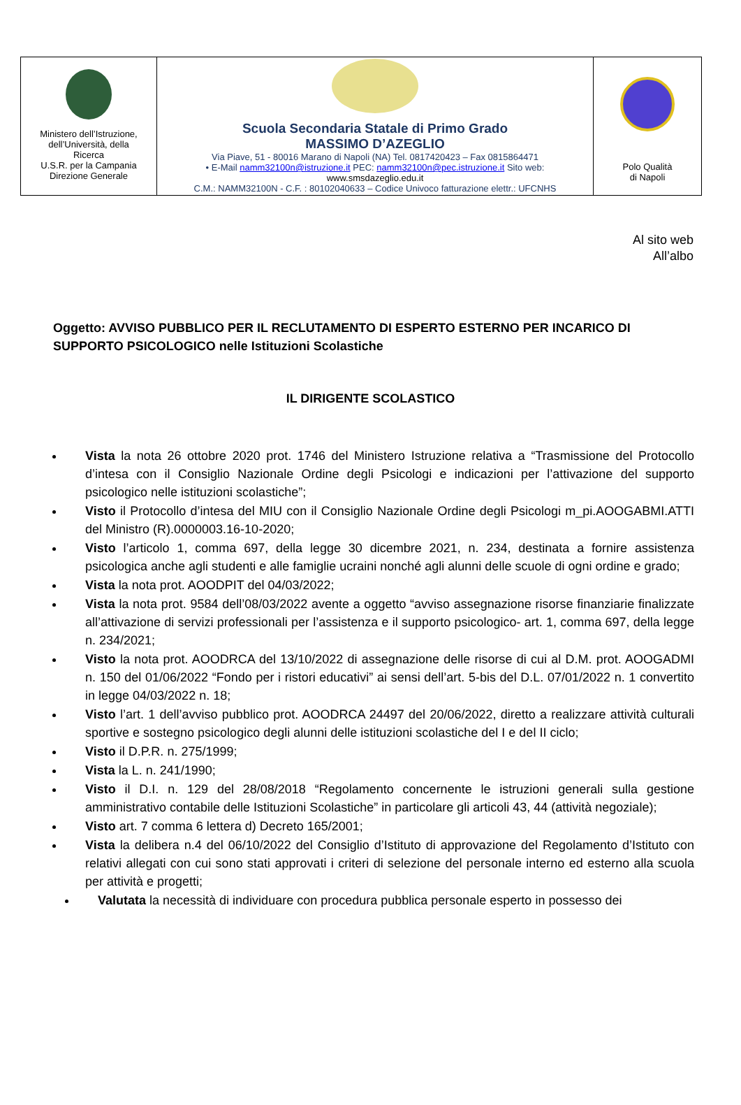| Ministero dell’Istruzione, dell’Università, della Ricerca U.S.R. per la Campania Direzione Generale | Scuola Secondaria Statale di Primo Grado MASSIMO D’AZEGLIO Via Piave, 51 - 80016 Marano di Napoli (NA) Tel. 0817420423 – Fax 0815864471 • E-Mail namm32100n@istruzione.it PEC: namm32100n@pec.istruzione.it Sito web: www.smsdazeglio.edu.it C.M.: NAMM32100N - C.F. : 80102040633 – Codice Univoco fatturazione elettr.: UFCNHS | Polo Qualità di Napoli |
Al sito web
All’albo
Oggetto: AVVISO PUBBLICO PER IL RECLUTAMENTO DI ESPERTO ESTERNO PER INCARICO DI SUPPORTO PSICOLOGICO nelle Istituzioni Scolastiche
IL DIRIGENTE SCOLASTICO
Vista la nota 26 ottobre 2020 prot. 1746 del Ministero Istruzione relativa a “Trasmissione del Protocollo d’intesa con il Consiglio Nazionale Ordine degli Psicologi e indicazioni per l’attivazione del supporto psicologico nelle istituzioni scolastiche”;
Visto il Protocollo d’intesa del MIU con il Consiglio Nazionale Ordine degli Psicologi m_pi.AOOGABMI.ATTI del Ministro (R).0000003.16-10-2020;
Visto l’articolo 1, comma 697, della legge 30 dicembre 2021, n. 234, destinata a fornire assistenza psicologica anche agli studenti e alle famiglie ucraini nonché agli alunni delle scuole di ogni ordine e grado;
Vista la nota prot. AOODPIT del 04/03/2022;
Vista la nota prot. 9584 dell’08/03/2022 avente a oggetto “avviso assegnazione risorse finanziarie finalizzate all’attivazione di servizi professionali per l’assistenza e il supporto psicologico- art. 1, comma 697, della legge n. 234/2021;
Visto la nota prot. AOODRCA del 13/10/2022 di assegnazione delle risorse di cui al D.M. prot. AOOGADMI n. 150 del 01/06/2022 “Fondo per i ristori educativi” ai sensi dell’art. 5-bis del D.L. 07/01/2022 n. 1 convertito in legge 04/03/2022 n. 18;
Visto l’art. 1 dell’avviso pubblico prot. AOODRCA 24497 del 20/06/2022, diretto a realizzare attività culturali sportive e sostegno psicologico degli alunni delle istituzioni scolastiche del I e del II ciclo;
Visto il D.P.R. n. 275/1999;
Vista la L. n. 241/1990;
Visto il D.I. n. 129 del 28/08/2018 “Regolamento concernente le istruzioni generali sulla gestione amministrativo contabile delle Istituzioni Scolastiche” in particolare gli articoli 43, 44 (attività negoziale);
Visto art. 7 comma 6 lettera d) Decreto 165/2001;
Vista la delibera n.4 del 06/10/2022 del Consiglio d’Istituto di approvazione del Regolamento d’Istituto con relativi allegati con cui sono stati approvati i criteri di selezione del personale interno ed esterno alla scuola per attività e progetti;
Valutata la necessità di individuare con procedura pubblica personale esperto in possesso dei